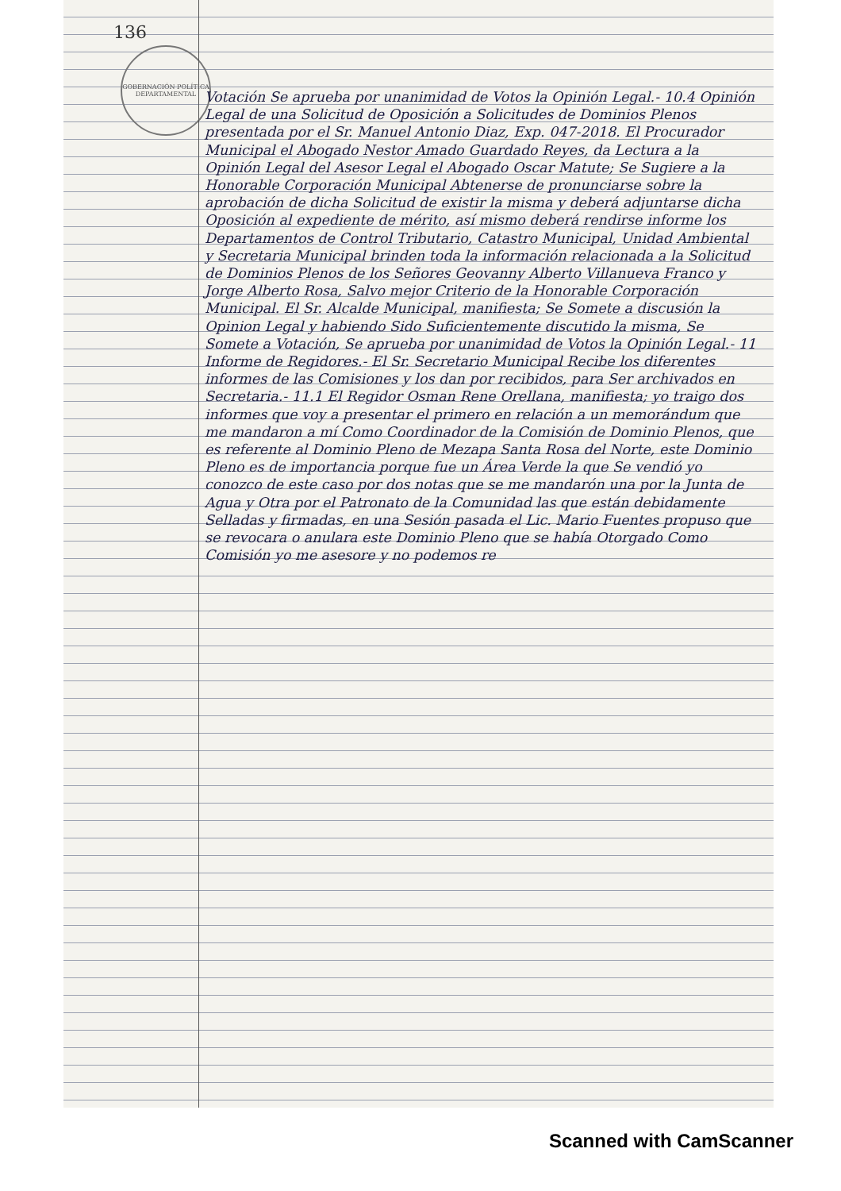136
GOBERNACIÓN POLÍTICA DEPARTAMENTAL
Votación Se aprueba por unanimidad de Votos la Opinión Legal.- 10.4 Opinión Legal de una Solicitud de Oposición a Solicitudes de Dominios Plenos presentada por el Sr. Manuel Antonio Diaz, Exp. 047-2018. El Procurador Municipal el Abogado Nestor Amado Guardado Reyes, da Lectura a la Opinión Legal del Asesor Legal el Abogado Oscar Matute; Se Sugiere a la Honorable Corporación Municipal Abtenerse de pronunciarse sobre la aprobación de dicha Solicitud de existir la misma y deberá adjuntarse dicha Oposición al expediente de mérito, así mismo deberá rendirse informe los Departamentos de Control Tributario, Catastro Municipal, Unidad Ambiental y Secretaria Municipal brinden toda la información relacionada a la Solicitud de Dominios Plenos de los Señores Geovanny Alberto Villanueva Franco y Jorge Alberto Rosa, Salvo mejor Criterio de la Honorable Corporación Municipal. El Sr. Alcalde Municipal, manifiesta; Se Somete a discusión la Opinion Legal y habiendo Sido Suficientemente discutido la misma, Se Somete a Votación, Se aprueba por unanimidad de Votos la Opinión Legal.- 11 Informe de Regidores.- El Sr. Secretario Municipal Recibe los diferentes informes de las Comisiones y los dan por recibidos, para Ser archivados en Secretaria.- 11.1 El Regidor Osman Rene Orellana, manifiesta; yo traigo dos informes que voy a presentar el primero en relación a un memorándum que me mandaron a mí Como Coordinador de la Comisión de Dominio Plenos, que es referente al Dominio Pleno de Mezapa Santa Rosa del Norte, este Dominio Pleno es de importancia porque fue un Área Verde la que Se vendió yo conozco de este caso por dos notas que se me mandarón una por la Junta de Agua y Otra por el Patronato de la Comunidad las que están debidamente Selladas y firmadas, en una Sesión pasada el Lic. Mario Fuentes propuso que se revocara o anulara este Dominio Pleno que se había Otorgado Como Comisión yo me asesore y no podemos re
Scanned with CamScanner